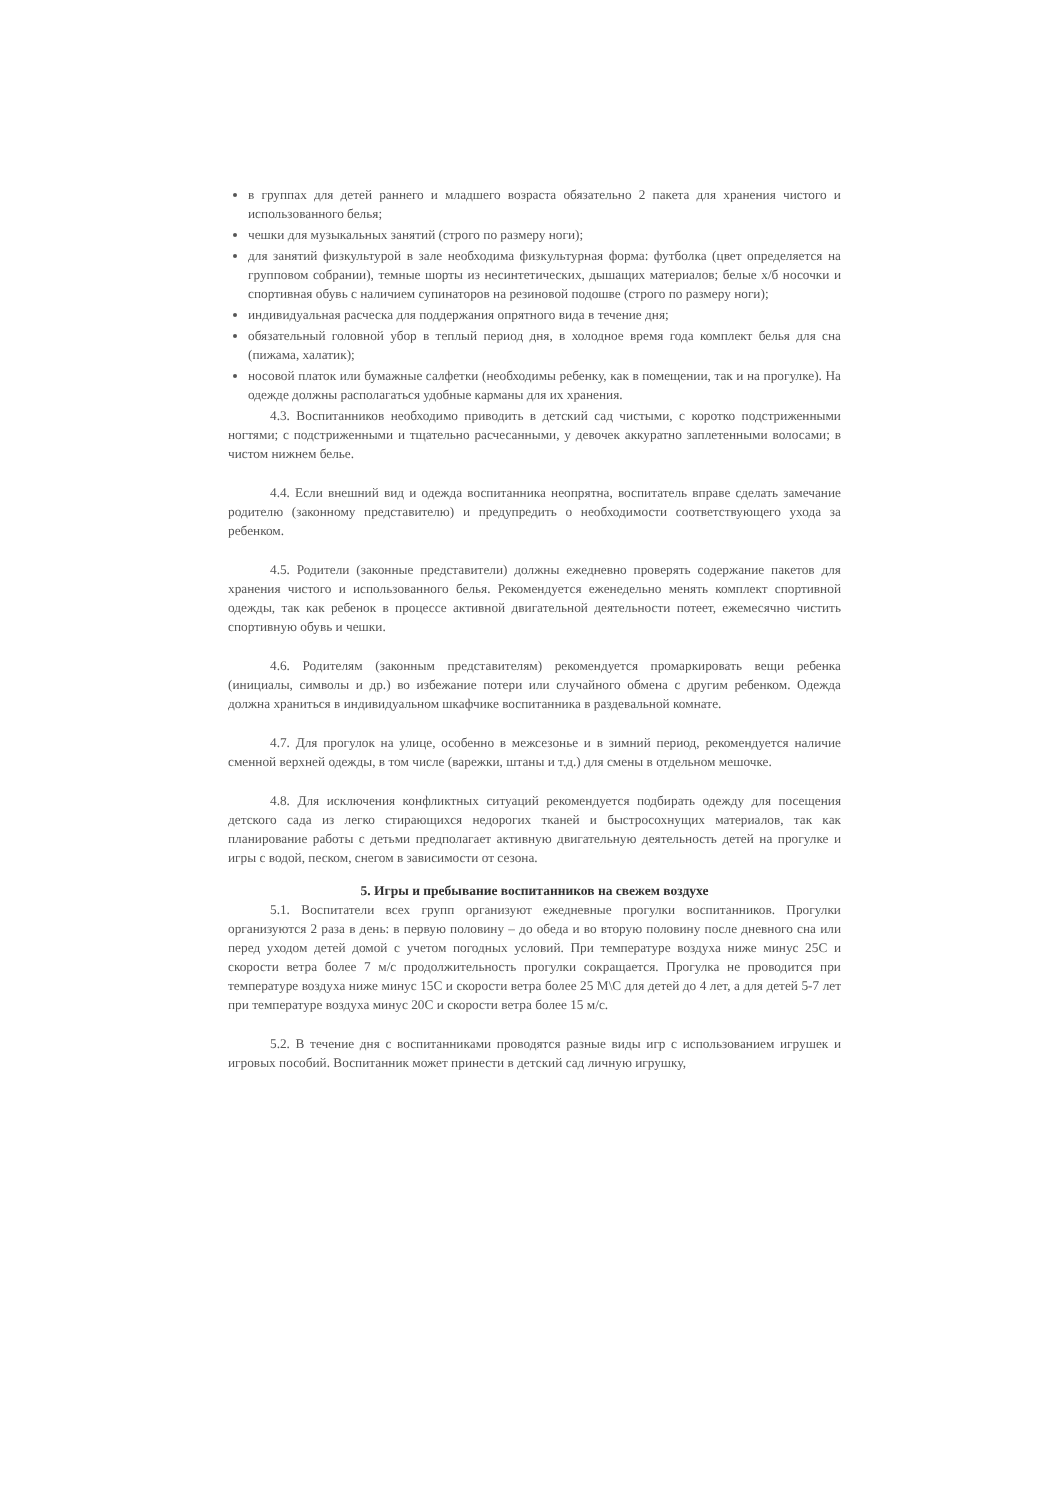в группах для детей раннего и младшего возраста обязательно 2 пакета для хранения чистого и использованного белья;
чешки для музыкальных занятий (строго по размеру ноги);
для занятий физкультурой в зале необходима физкультурная форма: футболка (цвет определяется на групповом собрании), темные шорты из несинтетических, дышащих материалов; белые х/б носочки и спортивная обувь с наличием супинаторов на резиновой подошве (строго по размеру ноги);
индивидуальная расческа для поддержания опрятного вида в течение дня;
обязательный головной убор в теплый период дня, в холодное время года комплект белья для сна (пижама, халатик);
носовой платок или бумажные салфетки (необходимы ребенку, как в помещении, так и на прогулке). На одежде должны располагаться удобные карманы для их хранения.
4.3. Воспитанников необходимо приводить в детский сад чистыми, с коротко подстриженными ногтями; с подстриженными и тщательно расчесанными, у девочек аккуратно заплетенными волосами; в чистом нижнем белье.
4.4. Если внешний вид и одежда воспитанника неопрятна, воспитатель вправе сделать замечание родителю (законному представителю) и предупредить о необходимости соответствующего ухода за ребенком.
4.5. Родители (законные представители) должны ежедневно проверять содержание пакетов для хранения чистого и использованного белья. Рекомендуется еженедельно менять комплект спортивной одежды, так как ребенок в процессе активной двигательной деятельности потеет, ежемесячно чистить спортивную обувь и чешки.
4.6. Родителям (законным представителям) рекомендуется промаркировать вещи ребенка (инициалы, символы и др.) во избежание потери или случайного обмена с другим ребенком. Одежда должна храниться в индивидуальном шкафчике воспитанника в раздевальной комнате.
4.7. Для прогулок на улице, особенно в межсезонье и в зимний период, рекомендуется наличие сменной верхней одежды, в том числе (варежки, штаны и т.д.) для смены в отдельном мешочке.
4.8. Для исключения конфликтных ситуаций рекомендуется подбирать одежду для посещения детского сада из легко стирающихся недорогих тканей и быстросохнущих материалов, так как планирование работы с детьми предполагает активную двигательную деятельность детей на прогулке и игры с водой, песком, снегом в зависимости от сезона.
5. Игры и пребывание воспитанников на свежем воздухе
5.1. Воспитатели всех групп организуют ежедневные прогулки воспитанников. Прогулки организуются 2 раза в день: в первую половину – до обеда и во вторую половину после дневного сна или перед уходом детей домой с учетом погодных условий. При температуре воздуха ниже минус 25С и скорости ветра более 7 м/с продолжительность прогулки сокращается. Прогулка не проводится при температуре воздуха ниже минус 15С и скорости ветра более 25 М\С для детей до 4 лет, а для детей 5-7 лет при температуре воздуха минус 20С и скорости ветра более 15 м/с.
5.2. В течение дня с воспитанниками проводятся разные виды игр с использованием игрушек и игровых пособий. Воспитанник может принести в детский сад личную игрушку,